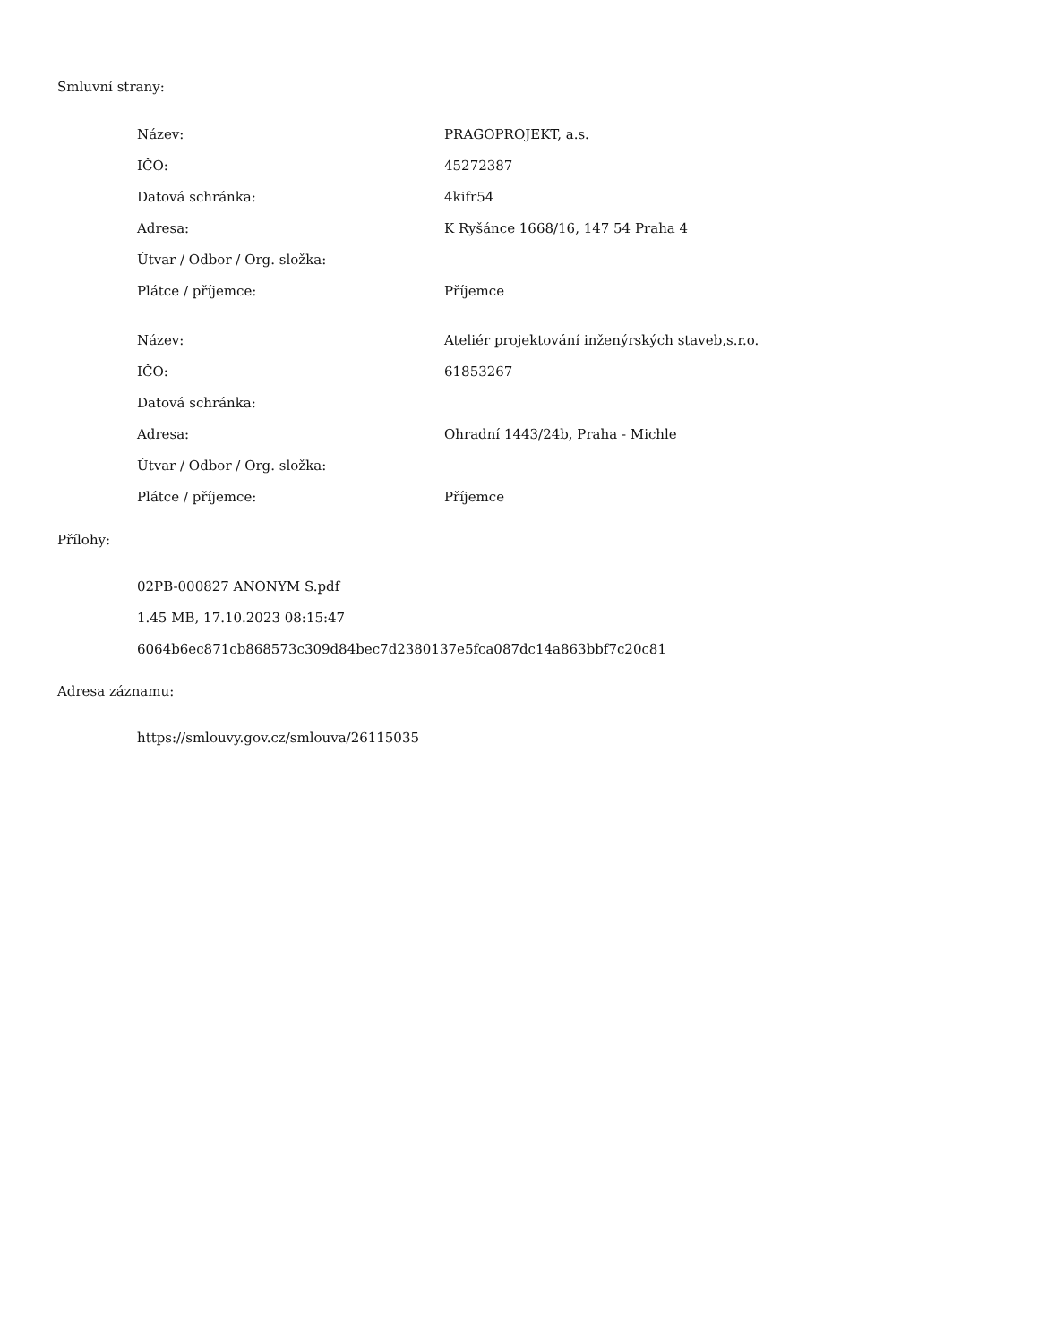Smluvní strany:
| Název: | PRAGOPROJEKT, a.s. |
| IČO: | 45272387 |
| Datová schránka: | 4kifr54 |
| Adresa: | K Ryšánce 1668/16, 147 54 Praha 4 |
| Útvar / Odbor / Org. složka: | |
| Plátce / příjemce: | Příjemce |
| Název: | Ateliér projektování inženýrských staveb,s.r.o. |
| IČO: | 61853267 |
| Datová schránka: | |
| Adresa: | Ohradní 1443/24b, Praha - Michle |
| Útvar / Odbor / Org. složka: | |
| Plátce / příjemce: | Příjemce |
Přílohy:
02PB-000827 ANONYM S.pdf
1.45 MB, 17.10.2023 08:15:47
6064b6ec871cb868573c309d84bec7d2380137e5fca087dc14a863bbf7c20c81
Adresa záznamu:
https://smlouvy.gov.cz/smlouva/26115035